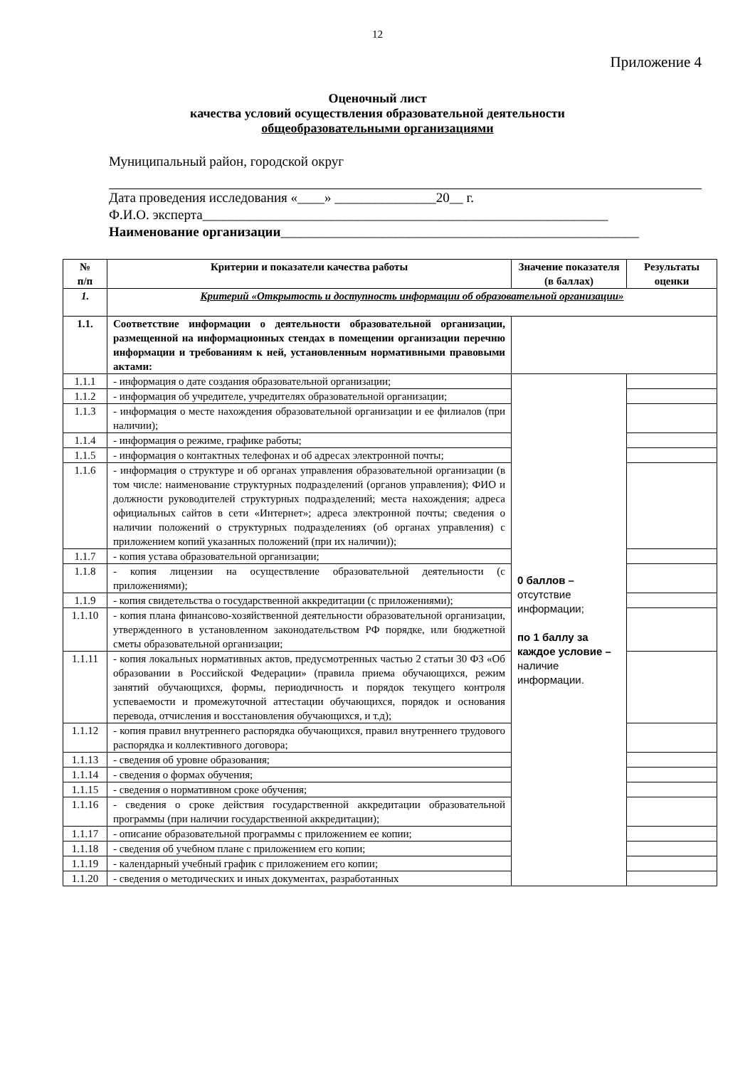12
Приложение 4
Оценочный лист
качества условий осуществления образовательной деятельности
общеобразовательными организациями
Муниципальный район, городской округ
Дата проведения исследования «____» _______________20__ г.
Ф.И.О. эксперта____________________________________________________________
Наименование организации_____________________________________________________
| № п/п | Критерии и показатели качества работы | Значение показателя (в баллах) | Результаты оценки |
| --- | --- | --- | --- |
| 1. | Критерий «Открытость и доступность информации об образовательной организации» | | |
| 1.1. | Соответствие информации о деятельности образовательной организации, размещенной на информационных стендах в помещении организации перечню информации и требованиям к ней, установленным нормативными правовыми актами: | | |
| 1.1.1 | - информация о дате создания образовательной организации; | 0 баллов – отсутствие информации; по 1 баллу за каждое условие – наличие информации. | |
| 1.1.2 | - информация об учредителе, учредителях образовательной организации; | | |
| 1.1.3 | - информация о месте нахождения образовательной организации и ее филиалов (при наличии); | | |
| 1.1.4 | - информация о режиме, графике работы; | | |
| 1.1.5 | - информация о контактных телефонах и об адресах электронной почты; | | |
| 1.1.6 | - информация о структуре и об органах управления образовательной организации (в том числе: наименование структурных подразделений (органов управления); ФИО и должности руководителей структурных подразделений; места нахождения; адреса официальных сайтов в сети «Интернет»; адреса электронной почты; сведения о наличии положений о структурных подразделениях (об органах управления) с приложением копий указанных положений (при их наличии)); | | |
| 1.1.7 | - копия устава образовательной организации; | | |
| 1.1.8 | - копия лицензии на осуществление образовательной деятельности (с приложениями); | | |
| 1.1.9 | - копия свидетельства о государственной аккредитации (с приложениями); | | |
| 1.1.10 | - копия плана финансово-хозяйственной деятельности образовательной организации, утвержденного в установленном законодательством РФ порядке, или бюджетной сметы образовательной организации; | | |
| 1.1.11 | - копия локальных нормативных актов, предусмотренных частью 2 статьи 30 ФЗ «Об образовании в Российской Федерации» (правила приема обучающихся, режим занятий обучающихся, формы, периодичность и порядок текущего контроля успеваемости и промежуточной аттестации обучающихся, порядок и основания перевода, отчисления и восстановления обучающихся, и т.д); | | |
| 1.1.12 | - копия правил внутреннего распорядка обучающихся, правил внутреннего трудового распорядка и коллективного договора; | | |
| 1.1.13 | - сведения об уровне образования; | | |
| 1.1.14 | - сведения о формах обучения; | | |
| 1.1.15 | - сведения о нормативном сроке обучения; | | |
| 1.1.16 | - сведения о сроке действия государственной аккредитации образовательной программы (при наличии государственной аккредитации); | | |
| 1.1.17 | - описание образовательной программы с приложением ее копии; | | |
| 1.1.18 | - сведения об учебном плане с приложением его копии; | | |
| 1.1.19 | - календарный учебный график с приложением его копии; | | |
| 1.1.20 | - сведения о методических и иных документах, разработанных | | |